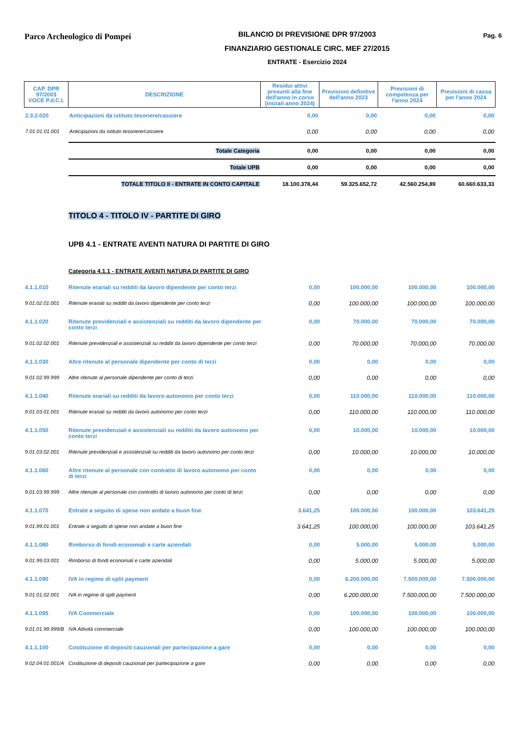Parco Archeologico di Pompei
BILANCIO DI PREVISIONE DPR 97/2003
FINANZIARIO GESTIONALE CIRC. MEF 27/2015
ENTRATE - Esercizio 2024
Pag. 6
| CAP. DPR 97/2003 VOCE P.d.C.I. | DESCRIZIONE | Residui attivi presunti alla fine dell'anno in corso (iniziali anno 2024) | Previsioni definitive dell'anno 2023 | Previsioni di competenza per l'anno 2024 | Previsioni di cassa per l'anno 2024 |
| --- | --- | --- | --- | --- | --- |
| 2.3.2.020 | Anticipazioni da istituto tesoriere/cassiere | 0,00 | 0,00 | 0,00 | 0,00 |
| 7.01.01.01.001 | Anticipazioni da istituto tesoriere/cassiere | 0,00 | 0,00 | 0,00 | 0,00 |
| | Totale Categoria | 0,00 | 0,00 | 0,00 | 0,00 |
| | Totale UPB | 0,00 | 0,00 | 0,00 | 0,00 |
| | TOTALE TITOLO II - ENTRATE IN CONTO CAPITALE | 18.100.378,44 | 59.325.652,72 | 42.560.254,89 | 60.660.633,33 |
TITOLO 4 - TITOLO IV - PARTITE DI GIRO
UPB 4.1 - ENTRATE AVENTI NATURA DI PARTITE DI GIRO
Categoria 4.1.1 - ENTRATE AVENTI NATURA DI PARTITE DI GIRO
| 4.1.1.010 | Ritenute erariali su redditi da lavoro dipendente per conto terzi | 0,00 | 100.000,00 | 100.000,00 | 100.000,00 |
| 9.01.02.01.001 | Ritenute erariali su redditi da lavoro dipendente per conto terzi | 0,00 | 100.000,00 | 100.000,00 | 100.000,00 |
| 4.1.1.020 | Ritenute previdenziali e assistenziali su redditi da lavoro dipendente per conto terzi | 0,00 | 70.000,00 | 70.000,00 | 70.000,00 |
| 9.01.02.02.001 | Ritenute previdenziali e assistenziali su redditi da lavoro dipendente per conto terzi | 0,00 | 70.000,00 | 70.000,00 | 70.000,00 |
| 4.1.1.030 | Altre ritenute al personale dipendente per conto di terzi | 0,00 | 0,00 | 0,00 | 0,00 |
| 9.01.02.99.999 | Altre ritenute al personale dipendente per conto di terzi | 0,00 | 0,00 | 0,00 | 0,00 |
| 4.1.1.040 | Ritenute erariali su redditi da lavoro autonomo per conto terzi | 0,00 | 110.000,00 | 110.000,00 | 110.000,00 |
| 9.01.03.01.001 | Ritenute erariali su redditi da lavoro autonomo per conto terzi | 0,00 | 110.000,00 | 110.000,00 | 110.000,00 |
| 4.1.1.050 | Ritenute previdenziali e assistenziali su redditi da lavoro autonomo per conto terzi | 0,00 | 10.000,00 | 10.000,00 | 10.000,00 |
| 9.01.03.02.001 | Ritenute previdenziali e assistenziali su redditi da lavoro autonomo per conto terzi | 0,00 | 10.000,00 | 10.000,00 | 10.000,00 |
| 4.1.1.060 | Altre ritenute al personale con contratto di lavoro autonomo per conto di terzi | 0,00 | 0,00 | 0,00 | 0,00 |
| 9.01.03.99.999 | Altre ritenute al personale con contratto di lavoro autonomo per conto di terzi | 0,00 | 0,00 | 0,00 | 0,00 |
| 4.1.1.070 | Entrate a seguito di spese non andate a buon fine | 3.641,25 | 100.000,00 | 100.000,00 | 103.641,25 |
| 9.01.99.01.001 | Entrate a seguito di spese non andate a buon fine | 3.641,25 | 100.000,00 | 100.000,00 | 103.641,25 |
| 4.1.1.080 | Rimborso di fondi economali e carte aziendali | 0,00 | 5.000,00 | 5.000,00 | 5.000,00 |
| 9.01.99.03.001 | Rimborso di fondi economali e carte aziendali | 0,00 | 5.000,00 | 5.000,00 | 5.000,00 |
| 4.1.1.090 | IVA in regime di split payment | 0,00 | 6.200.000,00 | 7.500.000,00 | 7.500.000,00 |
| 9.01.01.02.001 | IVA in regime di split payment | 0,00 | 6.200.000,00 | 7.500.000,00 | 7.500.000,00 |
| 4.1.1.095 | IVA Commerciale | 0,00 | 100.000,00 | 100.000,00 | 100.000,00 |
| 9.01.01.99.999/B | IVA Attività commerciale | 0,00 | 100.000,00 | 100.000,00 | 100.000,00 |
| 4.1.1.100 | Costituzione di depositi cauzionali per partecipazione a gare | 0,00 | 0,00 | 0,00 | 0,00 |
| 9.02.04.01.001/A | Costituzione di depositi cauzionali per partecipazione a gare | 0,00 | 0,00 | 0,00 | 0,00 |